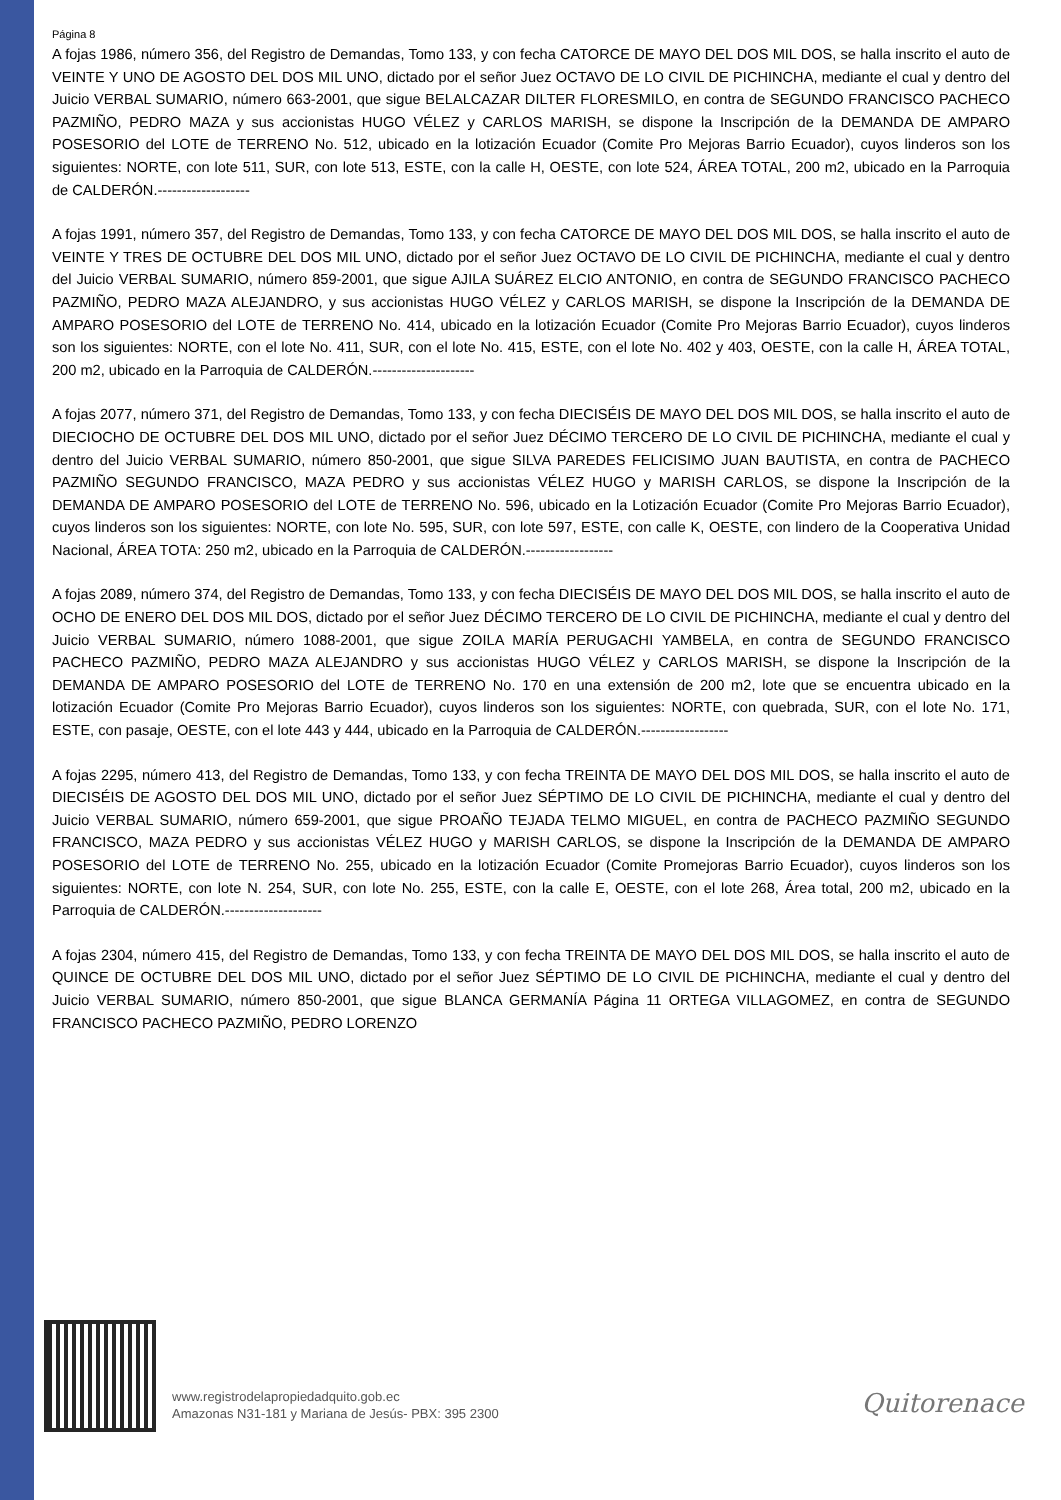Página 8
A fojas 1986, número 356, del Registro de Demandas, Tomo 133, y con fecha CATORCE DE MAYO DEL DOS MIL DOS, se halla inscrito el auto de VEINTE Y UNO DE AGOSTO DEL DOS MIL UNO, dictado por el señor Juez OCTAVO DE LO CIVIL DE PICHINCHA, mediante el cual y dentro del Juicio VERBAL SUMARIO, número 663-2001, que sigue BELALCAZAR DILTER FLORESMILO, en contra de SEGUNDO FRANCISCO PACHECO PAZMIÑO, PEDRO MAZA y sus accionistas HUGO VÉLEZ y CARLOS MARISH, se dispone la Inscripción de la DEMANDA DE AMPARO POSESORIO del LOTE de TERRENO No. 512, ubicado en la lotización Ecuador (Comite Pro Mejoras Barrio Ecuador), cuyos linderos son los siguientes: NORTE, con lote 511, SUR, con lote 513, ESTE, con la calle H, OESTE, con lote 524, ÁREA TOTAL, 200 m2, ubicado en la Parroquia de CALDERÓN.-------------------
A fojas 1991, número 357, del Registro de Demandas, Tomo 133, y con fecha CATORCE DE MAYO DEL DOS MIL DOS, se halla inscrito el auto de VEINTE Y TRES DE OCTUBRE DEL DOS MIL UNO, dictado por el señor Juez OCTAVO DE LO CIVIL DE PICHINCHA, mediante el cual y dentro del Juicio VERBAL SUMARIO, número 859-2001, que sigue AJILA SUÁREZ ELCIO ANTONIO, en contra de SEGUNDO FRANCISCO PACHECO PAZMIÑO, PEDRO MAZA ALEJANDRO, y sus accionistas HUGO VÉLEZ y CARLOS MARISH, se dispone la Inscripción de la DEMANDA DE AMPARO POSESORIO del LOTE de TERRENO No. 414, ubicado en la lotización Ecuador (Comite Pro Mejoras Barrio Ecuador), cuyos linderos son los siguientes: NORTE, con el lote No. 411, SUR, con el lote No. 415, ESTE, con el lote No. 402 y 403, OESTE, con la calle H, ÁREA TOTAL, 200 m2, ubicado en la Parroquia de CALDERÓN.---------------------
A fojas 2077, número 371, del Registro de Demandas, Tomo 133, y con fecha DIECISÉIS DE MAYO DEL DOS MIL DOS, se halla inscrito el auto de DIECIOCHO DE OCTUBRE DEL DOS MIL UNO, dictado por el señor Juez DÉCIMO TERCERO DE LO CIVIL DE PICHINCHA, mediante el cual y dentro del Juicio VERBAL SUMARIO, número 850-2001, que sigue SILVA PAREDES FELICISIMO JUAN BAUTISTA, en contra de PACHECO PAZMIÑO SEGUNDO FRANCISCO, MAZA PEDRO y sus accionistas VÉLEZ HUGO y MARISH CARLOS, se dispone la Inscripción de la DEMANDA DE AMPARO POSESORIO del LOTE de TERRENO No. 596, ubicado en la Lotización Ecuador (Comite Pro Mejoras Barrio Ecuador), cuyos linderos son los siguientes: NORTE, con lote No. 595, SUR, con lote 597, ESTE, con calle K, OESTE, con lindero de la Cooperativa Unidad Nacional, ÁREA TOTA: 250 m2, ubicado en la Parroquia de CALDERÓN.------------------
A fojas 2089, número 374, del Registro de Demandas, Tomo 133, y con fecha DIECISÉIS DE MAYO DEL DOS MIL DOS, se halla inscrito el auto de OCHO DE ENERO DEL DOS MIL DOS, dictado por el señor Juez DÉCIMO TERCERO DE LO CIVIL DE PICHINCHA, mediante el cual y dentro del Juicio VERBAL SUMARIO, número 1088-2001, que sigue ZOILA MARÍA PERUGACHI YAMBELA, en contra de SEGUNDO FRANCISCO PACHECO PAZMIÑO, PEDRO MAZA ALEJANDRO y sus accionistas HUGO VÉLEZ y CARLOS MARISH, se dispone la Inscripción de la DEMANDA DE AMPARO POSESORIO del LOTE de TERRENO No. 170 en una extensión de 200 m2, lote que se encuentra ubicado en la lotización Ecuador (Comite Pro Mejoras Barrio Ecuador), cuyos linderos son los siguientes: NORTE, con quebrada, SUR, con el lote No. 171, ESTE, con pasaje, OESTE, con el lote 443 y 444, ubicado en la Parroquia de CALDERÓN.------------------
A fojas 2295, número 413, del Registro de Demandas, Tomo 133, y con fecha TREINTA DE MAYO DEL DOS MIL DOS, se halla inscrito el auto de DIECISÉIS DE AGOSTO DEL DOS MIL UNO, dictado por el señor Juez SÉPTIMO DE LO CIVIL DE PICHINCHA, mediante el cual y dentro del Juicio VERBAL SUMARIO, número 659-2001, que sigue PROAÑO TEJADA TELMO MIGUEL, en contra de PACHECO PAZMIÑO SEGUNDO FRANCISCO, MAZA PEDRO y sus accionistas VÉLEZ HUGO y MARISH CARLOS, se dispone la Inscripción de la DEMANDA DE AMPARO POSESORIO del LOTE de TERRENO No. 255, ubicado en la lotización Ecuador (Comite Promejoras Barrio Ecuador), cuyos linderos son los siguientes: NORTE, con lote N. 254, SUR, con lote No. 255, ESTE, con la calle E, OESTE, con el lote 268, Área total, 200 m2, ubicado en la Parroquia de CALDERÓN.--------------------
A fojas 2304, número 415, del Registro de Demandas, Tomo 133, y con fecha TREINTA DE MAYO DEL DOS MIL DOS, se halla inscrito el auto de QUINCE DE OCTUBRE DEL DOS MIL UNO, dictado por el señor Juez SÉPTIMO DE LO CIVIL DE PICHINCHA, mediante el cual y dentro del Juicio VERBAL SUMARIO, número 850-2001, que sigue BLANCA GERMANÍA Página 11 ORTEGA VILLAGOMEZ, en contra de SEGUNDO FRANCISCO PACHECO PAZMIÑO, PEDRO LORENZO
www.registrodelapropiedadquito.gob.ec
Amazonas N31-181 y Mariana de Jesús- PBX: 395 2300
Quitorenace